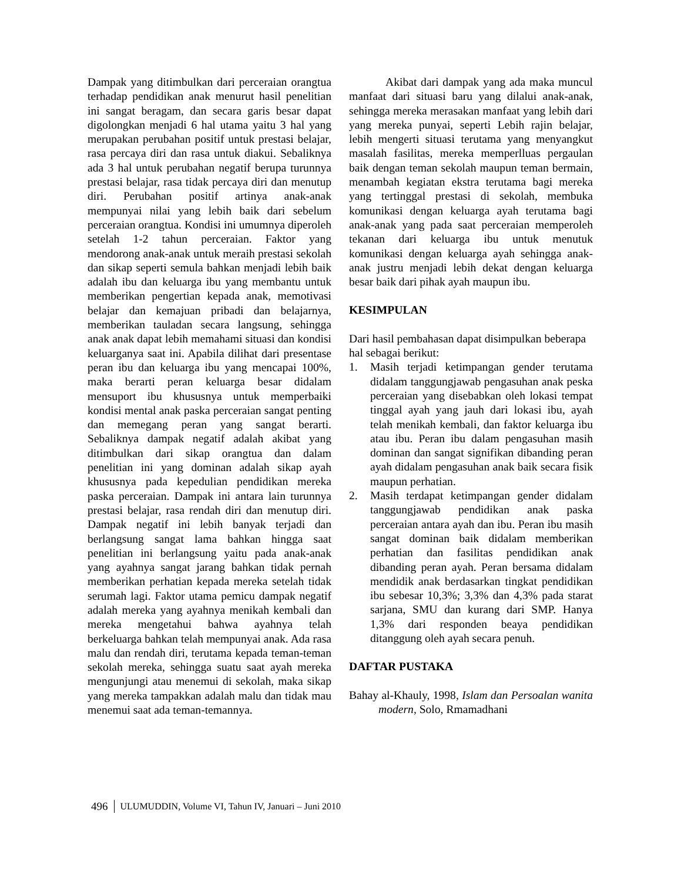Dampak yang ditimbulkan dari perceraian orangtua terhadap pendidikan anak menurut hasil penelitian ini sangat beragam, dan secara garis besar dapat digolongkan menjadi 6 hal utama yaitu 3 hal yang merupakan perubahan positif untuk prestasi belajar, rasa percaya diri dan rasa untuk diakui. Sebaliknya ada 3 hal untuk perubahan negatif berupa turunnya prestasi belajar, rasa tidak percaya diri dan menutup diri. Perubahan positif artinya anak-anak mempunyai nilai yang lebih baik dari sebelum perceraian orangtua. Kondisi ini umumnya diperoleh setelah 1-2 tahun perceraian. Faktor yang mendorong anak-anak untuk meraih prestasi sekolah dan sikap seperti semula bahkan menjadi lebih baik adalah ibu dan keluarga ibu yang membantu untuk memberikan pengertian kepada anak, memotivasi belajar dan kemajuan pribadi dan belajarnya, memberikan tauladan secara langsung, sehingga anak anak dapat lebih memahami situasi dan kondisi keluarganya saat ini. Apabila dilihat dari presentase peran ibu dan keluarga ibu yang mencapai 100%, maka berarti peran keluarga besar didalam mensuport ibu khususnya untuk memperbaiki kondisi mental anak paska perceraian sangat penting dan memegang peran yang sangat berarti. Sebaliknya dampak negatif adalah akibat yang ditimbulkan dari sikap orangtua dan dalam penelitian ini yang dominan adalah sikap ayah khususnya pada kepedulian pendidikan mereka paska perceraian. Dampak ini antara lain turunnya prestasi belajar, rasa rendah diri dan menutup diri. Dampak negatif ini lebih banyak terjadi dan berlangsung sangat lama bahkan hingga saat penelitian ini berlangsung yaitu pada anak-anak yang ayahnya sangat jarang bahkan tidak pernah memberikan perhatian kepada mereka setelah tidak serumah lagi. Faktor utama pemicu dampak negatif adalah mereka yang ayahnya menikah kembali dan mereka mengetahui bahwa ayahnya telah berkeluarga bahkan telah mempunyai anak. Ada rasa malu dan rendah diri, terutama kepada teman-teman sekolah mereka, sehingga suatu saat ayah mereka mengunjungi atau menemui di sekolah, maka sikap yang mereka tampakkan adalah malu dan tidak mau menemui saat ada teman-temannya.
Akibat dari dampak yang ada maka muncul manfaat dari situasi baru yang dilalui anak-anak, sehingga mereka merasakan manfaat yang lebih dari yang mereka punyai, seperti Lebih rajin belajar, lebih mengerti situasi terutama yang menyangkut masalah fasilitas, mereka memperlluas pergaulan baik dengan teman sekolah maupun teman bermain, menambah kegiatan ekstra terutama bagi mereka yang tertinggal prestasi di sekolah, membuka komunikasi dengan keluarga ayah terutama bagi anak-anak yang pada saat perceraian memperoleh tekanan dari keluarga ibu untuk menutuk komunikasi dengan keluarga ayah sehingga anak-anak justru menjadi lebih dekat dengan keluarga besar baik dari pihak ayah maupun ibu.
KESIMPULAN
Dari hasil pembahasan dapat disimpulkan beberapa hal sebagai berikut:
1. Masih terjadi ketimpangan gender terutama didalam tanggungjawab pengasuhan anak peska perceraian yang disebabkan oleh lokasi tempat tinggal ayah yang jauh dari lokasi ibu, ayah telah menikah kembali, dan faktor keluarga ibu atau ibu. Peran ibu dalam pengasuhan masih dominan dan sangat signifikan dibanding peran ayah didalam pengasuhan anak baik secara fisik maupun perhatian.
2. Masih terdapat ketimpangan gender didalam tanggungjawab pendidikan anak paska perceraian antara ayah dan ibu. Peran ibu masih sangat dominan baik didalam memberikan perhatian dan fasilitas pendidikan anak dibanding peran ayah. Peran bersama didalam mendidik anak berdasarkan tingkat pendidikan ibu sebesar 10,3%; 3,3% dan 4,3% pada starat sarjana, SMU dan kurang dari SMP. Hanya 1,3% dari responden beaya pendidikan ditanggung oleh ayah secara penuh.
DAFTAR PUSTAKA
Bahay al-Khauly, 1998, Islam dan Persoalan wanita modern, Solo, Rmamadhani
496 ULUMUDDIN, Volume VI, Tahun IV, Januari – Juni 2010